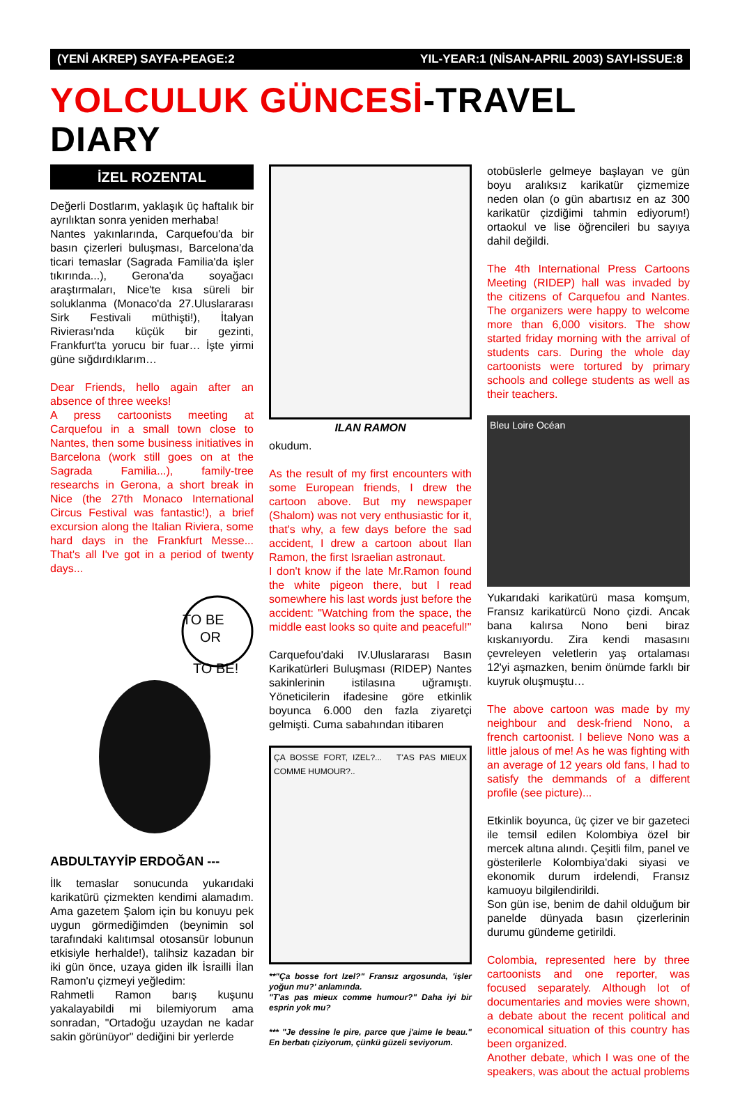(YENİ AKREP) SAYFA-PEAGE:2 YIL-YEAR:1 (NİSAN-APRIL 2003) SAYI-ISSUE:8
YOLCULUK GÜNCESİ-TRAVEL DIARY
İZEL ROZENTAL
Değerli Dostlarım, yaklaşık üç haftalık bir ayrılıktan sonra yeniden merhaba!
Nantes yakınlarında, Carquefou'da bir basın çizerleri buluşması, Barcelona'da ticari temaslar (Sagrada Familia'da işler tıkırında...), Gerona'da soyağacı araştırmaları, Nice'te kısa süreli bir soluklanma (Monaco'da 27.Uluslararası Sirk Festivali müthişti!), İtalyan Rivierası'nda küçük bir gezinti, Frankfurt'ta yorucu bir fuar… İşte yirmi güne sığdırdıklarım…
Dear Friends, hello again after an absence of three weeks!
A press cartoonists meeting at Carquefou in a small town close to Nantes, then some business initiatives in Barcelona (work still goes on at the Sagrada Familia...), family-tree researchs in Gerona, a short break in Nice (the 27th Monaco International Circus Festival was fantastic!), a brief excursion along the Italian Riviera, some hard days in the Frankfurt Messe... That's all I've got in a period of twenty days...
TO BE
OR
TO BE!
ABDULTAYYİP ERDOĞAN ---
İlk temaslar sonucunda yukarıdaki karikatürü çizmekten kendimi alamadım. Ama gazetem Şalom için bu konuyu pek uygun görmediğimden (beynimin sol tarafındaki kalıtımsal otosansür lobunun etkisiyle herhalde!), talihsiz kazadan bir iki gün önce, uzaya giden ilk İsrailli İlan Ramon'u çizmeyi yeğledim:
Rahmetli Ramon barış kuşunu yakalayabildi mi bilemiyorum ama sonradan, "Ortadoğu uzaydan ne kadar sakin görünüyor" dediğini bir yerlerde
ILAN RAMON
okudum.
As the result of my first encounters with some European friends, I drew the cartoon above. But my newspaper (Shalom) was not very enthusiastic for it, that's why, a few days before the sad accident, I drew a cartoon about Ilan Ramon, the first Israelian astronaut.
I don't know if the late Mr.Ramon found the white pigeon there, but I read somewhere his last words just before the accident: "Watching from the space, the middle east looks so quite and peaceful!"
Carquefou'daki IV.Uluslararası Basın Karikatürleri Buluşması (RIDEP) Nantes sakinlerinin istilasına uğramıştı. Yöneticilerin ifadesine göre etkinlik boyunca 6.000 den fazla ziyaretçi gelmişti. Cuma sabahından itibaren
ÇA BOSSE FORT, IZEL?... T'AS PAS MIEUX COMME HUMOUR?..
**"Ça bosse fort Izel?" Fransız argosunda, 'işler yoğun mu?' anlamında.
"T'as pas mieux comme humour?" Daha iyi bir esprin yok mu?
*** "Je dessine le pire, parce que j'aime le beau." En berbatı çiziyorum, çünkü güzeli seviyorum.
otobüslerle gelmeye başlayan ve gün boyu aralıksız karikatür çizmemize neden olan (o gün abartısız en az 300 karikatür çizdiğimi tahmin ediyorum!) ortaokul ve lise öğrencileri bu sayıya dahil değildi.
The 4th International Press Cartoons Meeting (RIDEP) hall was invaded by the citizens of Carquefou and Nantes. The organizers were happy to welcome more than 6,000 visitors. The show started friday morning with the arrival of students cars. During the whole day cartoonists were tortured by primary schools and college students as well as their teachers.
Bleu Loire Océan
Yukarıdaki karikatürü masa komşum, Fransız karikatürcü Nono çizdi. Ancak bana kalırsa Nono beni biraz kıskanıyordu. Zira kendi masasını çevreleyen veletlerin yaş ortalaması 12'yi aşmazken, benim önümde farklı bir kuyruk oluşmuştu…
The above cartoon was made by my neighbour and desk-friend Nono, a french cartoonist. I believe Nono was a little jalous of me! As he was fighting with an average of 12 years old fans, I had to satisfy the demmands of a different profile (see picture)...
Etkinlik boyunca, üç çizer ve bir gazeteci ile temsil edilen Kolombiya özel bir mercek altına alındı. Çeşitli film, panel ve gösterilerle Kolombiya'daki siyasi ve ekonomik durum irdelendi, Fransız kamuoyu bilgilendirildi.
Son gün ise, benim de dahil olduğum bir panelde dünyada basın çizerlerinin durumu gündeme getirildi.
Colombia, represented here by three cartoonists and one reporter, was focused separately. Although lot of documentaries and movies were shown, a debate about the recent political and economical situation of this country has been organized.
Another debate, which I was one of the speakers, was about the actual problems